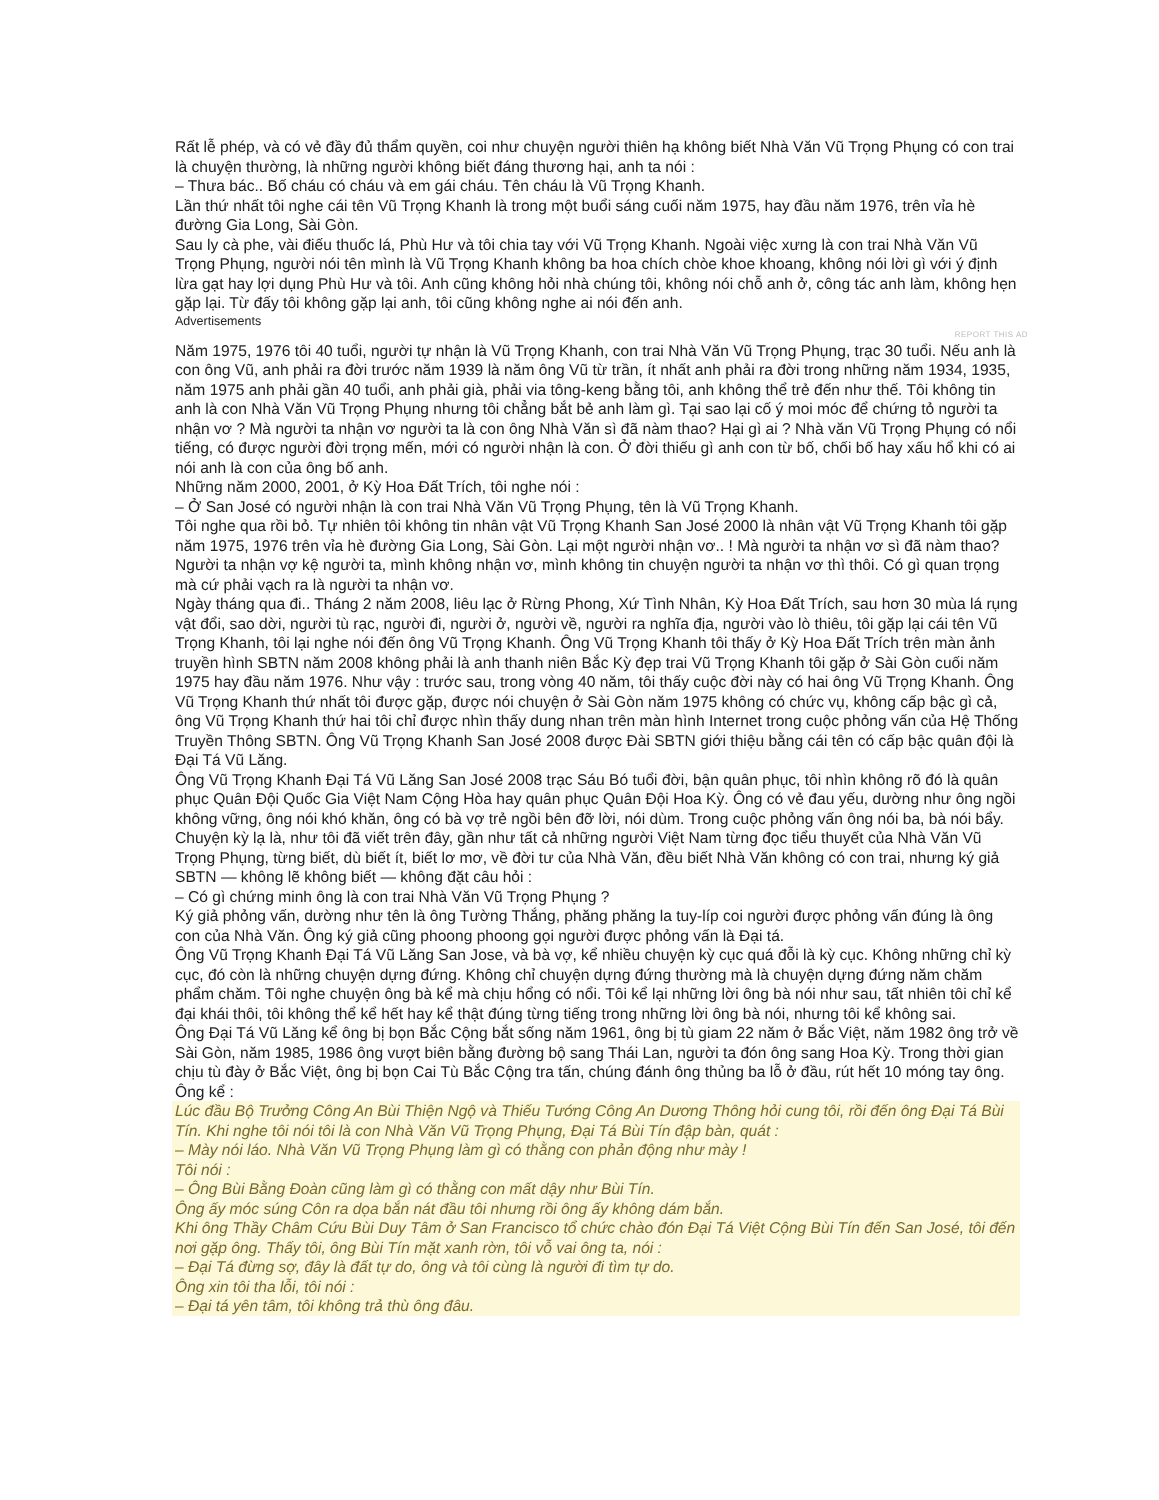Rất lễ phép, và có vẻ đầy đủ thẩm quyền, coi như chuyện người thiên hạ không biết Nhà Văn Vũ Trọng Phụng có con trai là chuyện thường, là những người không biết đáng thương hại, anh ta nói :
– Thưa bác.. Bố cháu có cháu và em gái cháu. Tên cháu là Vũ Trọng Khanh.
Lần thứ nhất tôi nghe cái tên Vũ Trọng Khanh là trong một buổi sáng cuối năm 1975, hay đầu năm 1976, trên vỉa hè đường Gia Long, Sài Gòn.
Sau ly cà phe, vài điếu thuốc lá, Phù Hư và tôi chia tay với Vũ Trọng Khanh. Ngoài việc xưng là con trai Nhà Văn Vũ Trọng Phụng, người nói tên mình là Vũ Trọng Khanh không ba hoa chích chòe khoe khoang, không nói lời gì với ý định lừa gạt hay lợi dụng Phù Hư và tôi. Anh cũng không hỏi nhà chúng tôi, không nói chỗ anh ở, công tác anh làm, không hẹn gặp lại. Từ đấy tôi không gặp lại anh, tôi cũng không nghe ai nói đến anh.
Advertisements
REPORT THIS AD
Năm 1975, 1976 tôi 40 tuổi, người tự nhận là Vũ Trọng Khanh, con trai Nhà Văn Vũ Trọng Phụng, trạc 30 tuổi. Nếu anh là con ông Vũ, anh phải ra đời trước năm 1939 là năm ông Vũ từ trần, ít nhất anh phải ra đời trong những năm 1934, 1935, năm 1975 anh phải gần 40 tuổi, anh phải già, phải via tông-keng bằng tôi, anh không thể trẻ đến như thế. Tôi không tin anh là con Nhà Văn Vũ Trọng Phụng nhưng tôi chẳng bắt bẻ anh làm gì. Tại sao lại cố ý moi móc để chứng tỏ người ta nhận vơ ? Mà người ta nhận vơ người ta là con ông Nhà Văn sì đã nàm thao? Hại gì ai ? Nhà văn Vũ Trọng Phụng có nổi tiếng, có được người đời trọng mến, mới có người nhận là con. Ở đời thiếu gì anh con từ bố, chối bố hay xấu hổ khi có ai nói anh là con của ông bố anh.
Những năm 2000, 2001, ở Kỳ Hoa Đất Trích, tôi nghe nói :
– Ở San José có người nhận là con trai Nhà Văn Vũ Trọng Phụng, tên là Vũ Trọng Khanh.
Tôi nghe qua rồi bỏ. Tự nhiên tôi không tin nhân vật Vũ Trọng Khanh San José 2000 là nhân vật Vũ Trọng Khanh tôi gặp năm 1975, 1976 trên vỉa hè đường Gia Long, Sài Gòn. Lại một người nhận vơ.. ! Mà người ta nhận vơ sì đã nàm thao? Người ta nhận vợ kệ người ta, mình không nhận vơ, mình không tin chuyện người ta nhận vơ thì thôi. Có gì quan trọng mà cứ phải vạch ra là người ta nhận vơ.
Ngày tháng qua đi.. Tháng 2 năm 2008, liêu lạc ở Rừng Phong, Xứ Tình Nhân, Kỳ Hoa Đất Trích, sau hơn 30 mùa lá rụng vật đổi, sao dời, người tù rạc, người đi, người ở, người về, người ra nghĩa địa, người vào lò thiêu, tôi gặp lại cái tên Vũ Trọng Khanh, tôi lại nghe nói đến ông Vũ Trọng Khanh. Ông Vũ Trọng Khanh tôi thấy ở Kỳ Hoa Đất Trích trên màn ảnh truyền hình SBTN năm 2008 không phải là anh thanh niên Bắc Kỳ đẹp trai Vũ Trọng Khanh tôi gặp ở Sài Gòn cuối năm 1975 hay đầu năm 1976. Như vậy : trước sau, trong vòng 40 năm, tôi thấy cuộc đời này có hai ông Vũ Trọng Khanh. Ông Vũ Trọng Khanh thứ nhất tôi được gặp, được nói chuyện ở Sài Gòn năm 1975 không có chức vụ, không cấp bậc gì cả, ông Vũ Trọng Khanh thứ hai tôi chỉ được nhìn thấy dung nhan trên màn hình Internet trong cuộc phỏng vấn của Hệ Thống Truyền Thông SBTN. Ông Vũ Trọng Khanh San José 2008 được Đài SBTN giới thiệu bằng cái tên có cấp bậc quân đội là Đại Tá Vũ Lăng.
Ông Vũ Trọng Khanh Đại Tá Vũ Lăng San José 2008 trạc Sáu Bó tuổi đời, bận quân phục, tôi nhìn không rõ đó là quân phục Quân Đội Quốc Gia Việt Nam Cộng Hòa hay quân phục Quân Đội Hoa Kỳ. Ông có vẻ đau yếu, dường như ông ngồi không vững, ông nói khó khăn, ông có bà vợ trẻ ngồi bên đỡ lời, nói dùm. Trong cuộc phỏng vấn ông nói ba, bà nói bẩy. Chuyện kỳ lạ là, như tôi đã viết trên đây, gần như tất cả những người Việt Nam từng đọc tiểu thuyết của Nhà Văn Vũ Trọng Phụng, từng biết, dù biết ít, biết lơ mơ, về đời tư của Nhà Văn, đều biết Nhà Văn không có con trai, nhưng ký giả SBTN — không lẽ không biết — không đặt câu hỏi :
– Có gì chứng minh ông là con trai Nhà Văn Vũ Trọng Phụng ?
Ký giả phỏng vấn, dường như tên là ông Tường Thắng, phăng phăng la tuy-líp coi người được phỏng vấn đúng là ông con của Nhà Văn. Ông ký giả cũng phoong phoong gọi người được phỏng vấn là Đại tá.
Ông Vũ Trọng Khanh Đại Tá Vũ Lăng San Jose, và bà vợ, kể nhiều chuyện kỳ cục quá đỗi là kỳ cục. Không những chỉ kỳ cục, đó còn là những chuyện dựng đứng. Không chỉ chuyện dựng đứng thường mà là chuyện dựng đứng năm chăm phẩm chăm. Tôi nghe chuyện ông bà kể mà chịu hổng có nổi. Tôi kể lại những lời ông bà nói như sau, tất nhiên tôi chỉ kể đại khái thôi, tôi không thể kể hết hay kể thật đúng từng tiếng trong những lời ông bà nói, nhưng tôi kể không sai.
Ông Đại Tá Vũ Lăng kể ông bị bọn Bắc Cộng bắt sống năm 1961, ông bị tù giam 22 năm ở Bắc Việt, năm 1982 ông trở về Sài Gòn, năm 1985, 1986 ông vượt biên bằng đường bộ sang Thái Lan, người ta đón ông sang Hoa Kỳ. Trong thời gian chịu tù đày ở Bắc Việt, ông bị bọn Cai Tù Bắc Cộng tra tấn, chúng đánh ông thủng ba lỗ ở đầu, rút hết 10 móng tay ông.
Ông kể :
Lúc đầu Bộ Trưởng Công An Bùi Thiện Ngộ và Thiếu Tướng Công An Dương Thông hỏi cung tôi, rồi đến ông Đại Tá Bùi Tín. Khi nghe tôi nói tôi là con Nhà Văn Vũ Trọng Phụng, Đại Tá Bùi Tín đập bàn, quát :
– Mày nói láo. Nhà Văn Vũ Trọng Phụng làm gì có thằng con phản động như mày !
Tôi nói :
– Ông Bùi Bằng Đoàn cũng làm gì có thằng con mất dậy như Bùi Tín.
Ông ấy móc súng Côn ra dọa bắn nát đầu tôi nhưng rồi ông ấy không dám bắn.
Khi ông Thầy Châm Cứu Bùi Duy Tâm ở San Francisco tổ chức chào đón Đại Tá Việt Cộng Bùi Tín đến San José, tôi đến nơi gặp ông. Thấy tôi, ông Bùi Tín mặt xanh rờn, tôi vỗ vai ông ta, nói :
– Đại Tá đừng sợ, đây là đất tự do, ông và tôi cùng là người đi tìm tự do.
Ông xin tôi tha lỗi, tôi nói :
– Đại tá yên tâm, tôi không trả thù ông đâu.